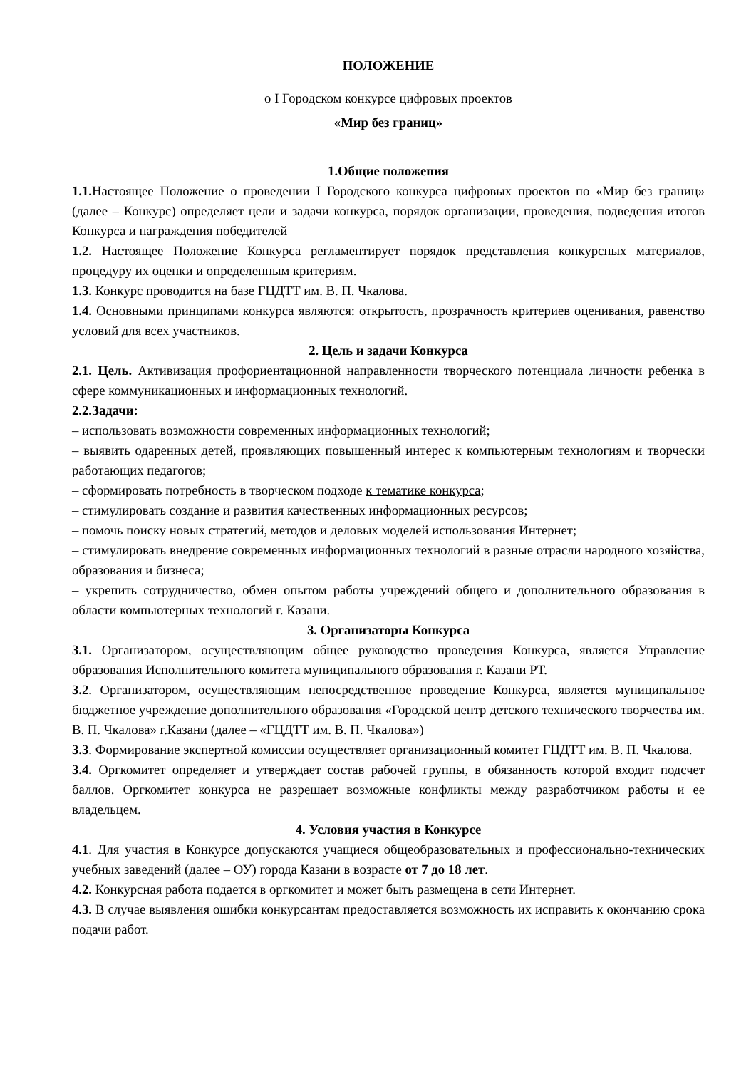ПОЛОЖЕНИЕ
о I Городском конкурсе цифровых проектов
«Мир без границ»
1.Общие положения
1.1. Настоящее Положение о проведении I Городского конкурса цифровых проектов по «Мир без границ» (далее – Конкурс) определяет цели и задачи конкурса, порядок организации, проведения, подведения итогов Конкурса и награждения победителей
1.2. Настоящее Положение Конкурса регламентирует порядок представления конкурсных материалов, процедуру их оценки и определенным критериям.
1.3. Конкурс проводится на базе ГЦДТТ им. В. П. Чкалова.
1.4. Основными принципами конкурса являются: открытость, прозрачность критериев оценивания, равенство условий для всех участников.
2. Цель и задачи Конкурса
2.1. Цель. Активизация профориентационной направленности творческого потенциала личности ребенка в сфере коммуникационных и информационных технологий.
2.2.Задачи:
– использовать возможности современных информационных технологий;
– выявить одаренных детей, проявляющих повышенный интерес к компьютерным технологиям и творчески работающих педагогов;
– сформировать потребность в творческом подходе к тематике конкурса;
– стимулировать создание и развития качественных информационных ресурсов;
– помочь поиску новых стратегий, методов и деловых моделей использования Интернет;
– стимулировать внедрение современных информационных технологий в разные отрасли народного хозяйства, образования и бизнеса;
– укрепить сотрудничество, обмен опытом работы учреждений общего и дополнительного образования в области компьютерных технологий г. Казани.
3. Организаторы Конкурса
3.1. Организатором, осуществляющим общее руководство проведения Конкурса, является Управление образования Исполнительного комитета муниципального образования г. Казани РТ.
3.2. Организатором, осуществляющим непосредственное проведение Конкурса, является муниципальное бюджетное учреждение дополнительного образования «Городской центр детского технического творчества им. В. П. Чкалова» г.Казани (далее – «ГЦДТТ им. В. П. Чкалова»)
3.3. Формирование экспертной комиссии осуществляет организационный комитет ГЦДТТ им. В. П. Чкалова.
3.4. Оргкомитет определяет и утверждает состав рабочей группы, в обязанность которой входит подсчет баллов. Оргкомитет конкурса не разрешает возможные конфликты между разработчиком работы и ее владельцем.
4. Условия участия в Конкурсе
4.1. Для участия в Конкурсе допускаются учащиеся общеобразовательных и профессионально-технических учебных заведений (далее – ОУ) города Казани в возрасте от 7 до 18 лет.
4.2. Конкурсная работа подается в оргкомитет и может быть размещена в сети Интернет.
4.3. В случае выявления ошибки конкурсантам предоставляется возможность их исправить к окончанию срока подачи работ.